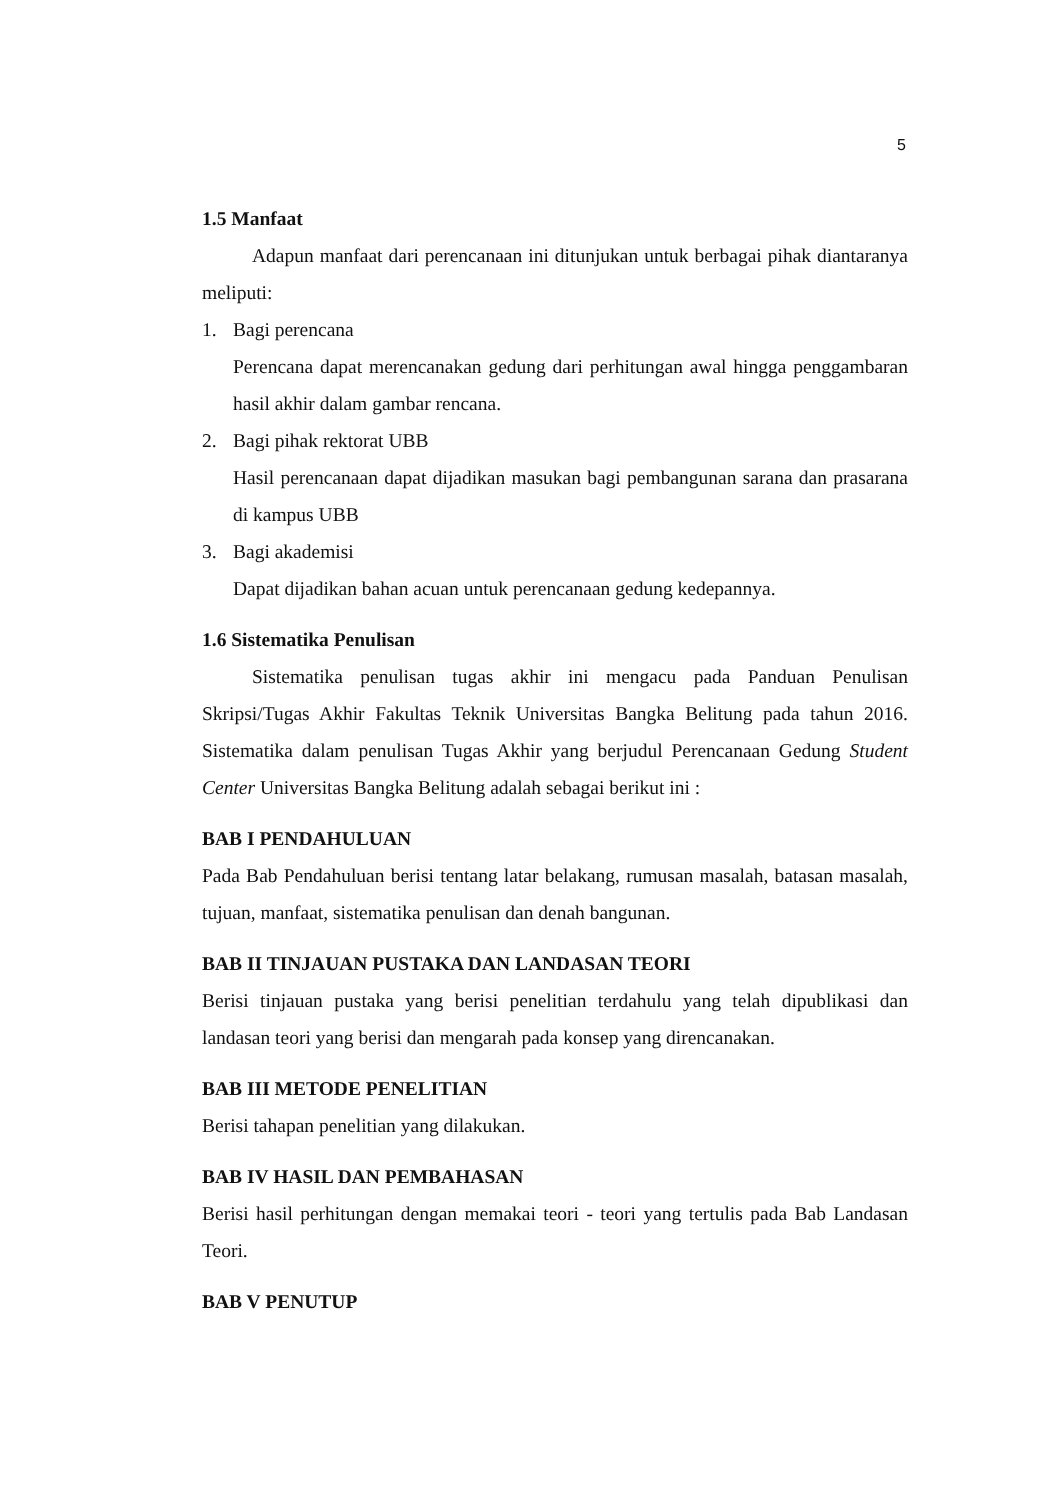5
1.5 Manfaat
Adapun manfaat dari perencanaan ini ditunjukan untuk berbagai pihak diantaranya meliputi:
1. Bagi perencana
Perencana dapat merencanakan gedung dari perhitungan awal hingga penggambaran hasil akhir dalam gambar rencana.
2. Bagi pihak rektorat UBB
Hasil perencanaan dapat dijadikan masukan bagi pembangunan sarana dan prasarana di kampus UBB
3. Bagi akademisi
Dapat dijadikan bahan acuan untuk perencanaan gedung kedepannya.
1.6 Sistematika Penulisan
Sistematika penulisan tugas akhir ini mengacu pada Panduan Penulisan Skripsi/Tugas Akhir Fakultas Teknik Universitas Bangka Belitung pada tahun 2016. Sistematika dalam penulisan Tugas Akhir yang berjudul Perencanaan Gedung Student Center Universitas Bangka Belitung adalah sebagai berikut ini :
BAB I PENDAHULUAN
Pada Bab Pendahuluan berisi tentang latar belakang, rumusan masalah, batasan masalah, tujuan, manfaat, sistematika penulisan dan denah bangunan.
BAB II TINJAUAN PUSTAKA DAN LANDASAN TEORI
Berisi tinjauan pustaka yang berisi penelitian terdahulu yang telah dipublikasi dan landasan teori yang berisi dan mengarah pada konsep yang direncanakan.
BAB III METODE PENELITIAN
Berisi tahapan penelitian yang dilakukan.
BAB IV HASIL DAN PEMBAHASAN
Berisi hasil perhitungan dengan memakai teori - teori yang tertulis pada Bab Landasan Teori.
BAB V PENUTUP